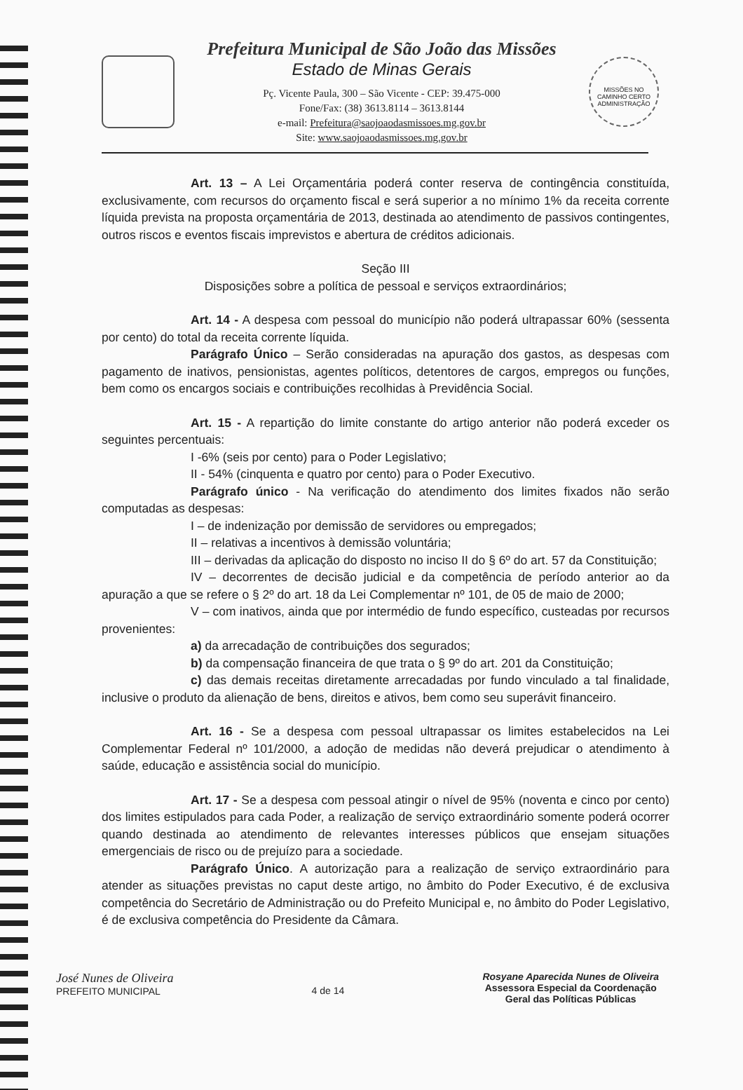Prefeitura Municipal de São João das Missões
Estado de Minas Gerais
Pç. Vicente Paula, 300 – São Vicente - CEP: 39.475-000
Fone/Fax: (38) 3613.8114 – 3613.8144
e-mail: Prefeitura@saojoaodasmissoes.mg.gov.br
Site: www.saojoaodasmissoes.mg.gov.br
MISSÕES NO CAMINHO CERTO
ADMINISTRAÇÃO
Art. 13 – A Lei Orçamentária poderá conter reserva de contingência constituída, exclusivamente, com recursos do orçamento fiscal e será superior a no mínimo 1% da receita corrente líquida prevista na proposta orçamentária de 2013, destinada ao atendimento de passivos contingentes, outros riscos e eventos fiscais imprevistos e abertura de créditos adicionais.
Seção III
Disposições sobre a política de pessoal e serviços extraordinários;
Art. 14 - A despesa com pessoal do município não poderá ultrapassar 60% (sessenta por cento) do total da receita corrente líquida.
Parágrafo Único – Serão consideradas na apuração dos gastos, as despesas com pagamento de inativos, pensionistas, agentes políticos, detentores de cargos, empregos ou funções, bem como os encargos sociais e contribuições recolhidas à Previdência Social.
Art. 15 - A repartição do limite constante do artigo anterior não poderá exceder os seguintes percentuais:
I -6% (seis por cento) para o Poder Legislativo;
II - 54% (cinquenta e quatro por cento) para o Poder Executivo.
Parágrafo único - Na verificação do atendimento dos limites fixados não serão computadas as despesas:
I – de indenização por demissão de servidores ou empregados;
II – relativas a incentivos à demissão voluntária;
III – derivadas da aplicação do disposto no inciso II do § 6º do art. 57 da Constituição;
IV – decorrentes de decisão judicial e da competência de período anterior ao da apuração a que se refere o § 2º do art. 18 da Lei Complementar nº 101, de 05 de maio de 2000;
V – com inativos, ainda que por intermédio de fundo específico, custeadas por recursos provenientes:
a) da arrecadação de contribuições dos segurados;
b) da compensação financeira de que trata o § 9º do art. 201 da Constituição;
c) das demais receitas diretamente arrecadadas por fundo vinculado a tal finalidade, inclusive o produto da alienação de bens, direitos e ativos, bem como seu superávit financeiro.
Art. 16 - Se a despesa com pessoal ultrapassar os limites estabelecidos na Lei Complementar Federal nº 101/2000, a adoção de medidas não deverá prejudicar o atendimento à saúde, educação e assistência social do município.
Art. 17 - Se a despesa com pessoal atingir o nível de 95% (noventa e cinco por cento) dos limites estipulados para cada Poder, a realização de serviço extraordinário somente poderá ocorrer quando destinada ao atendimento de relevantes interesses públicos que ensejam situações emergenciais de risco ou de prejuízo para a sociedade.
Parágrafo Único. A autorização para a realização de serviço extraordinário para atender as situações previstas no caput deste artigo, no âmbito do Poder Executivo, é de exclusiva competência do Secretário de Administração ou do Prefeito Municipal e, no âmbito do Poder Legislativo, é de exclusiva competência do Presidente da Câmara.
José Nunes de Oliveira
PREFEITO MUNICIPAL
4 de 14
Rosyane Aparecida Nunes de Oliveira
Assessora Especial da Coordenação
Geral das Políticas Públicas